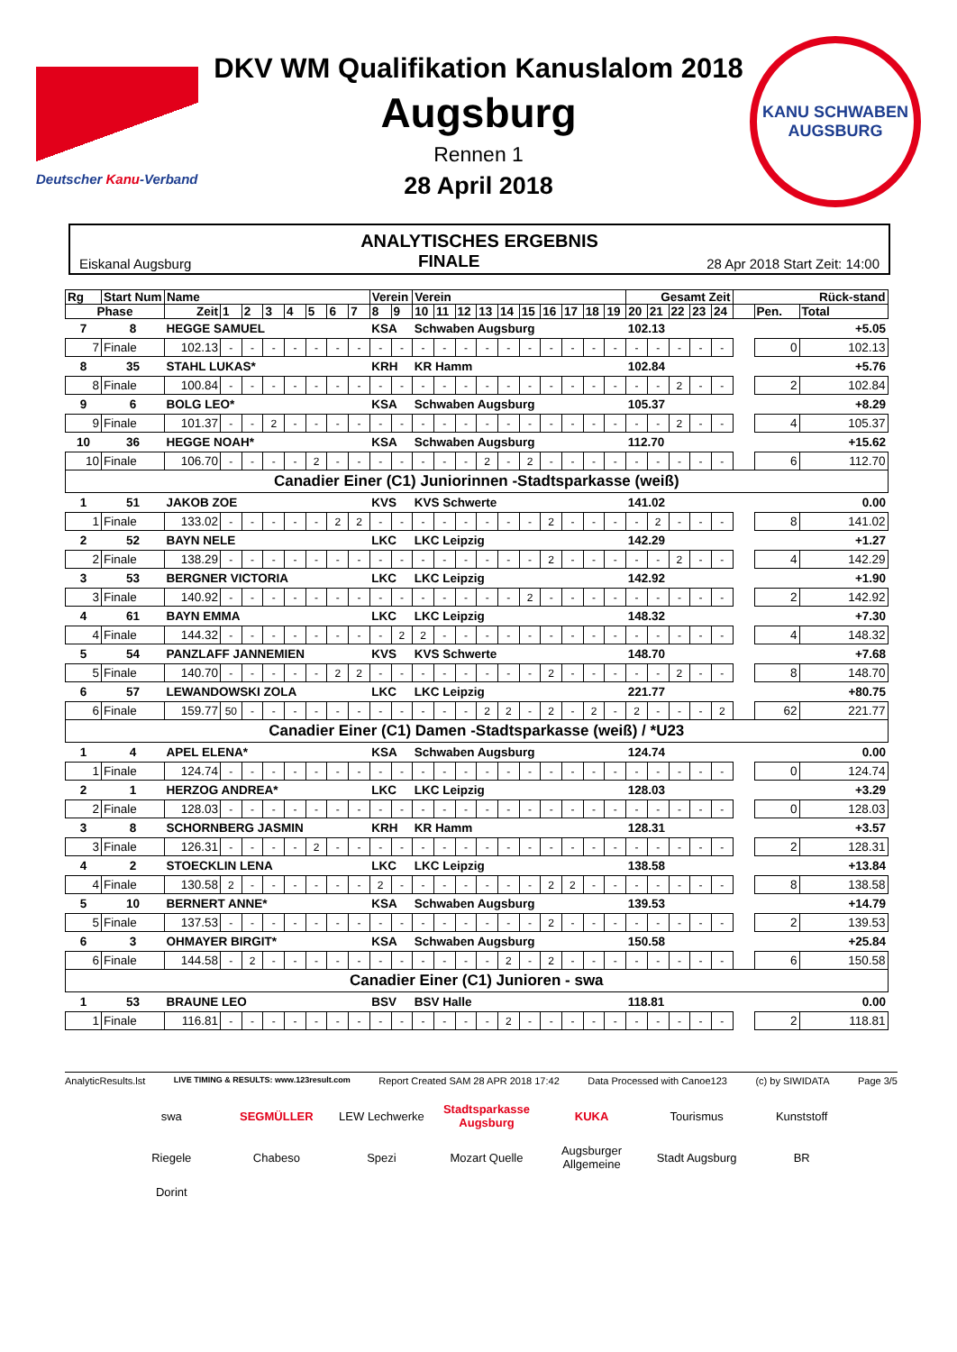Deutscher Kanu-Verband
DKV WM Qualifikation Kanuslalom 2018
Augsburg
Rennen 1
28 April 2018
KANU SCHWABEN
AUGSBURG
ANALYTISCHES ERGEBNIS
Eiskanal Augsburg FINALE 28 Apr 2018 Start Zeit: 14:00
| Rg | Start Num | Name | | | | | | | | Verein | | Verein | | | | | | | | | | Gesamt Zeit | | | | | Rück-stand | | |
| --- | --- | --- | --- | --- | --- | --- | --- | --- | --- | --- | --- | --- | --- | --- | --- | --- | --- | --- | --- | --- | --- | --- | --- | --- | --- | --- | --- | --- | --- |
| Phase | | Zeit | 1 | 2 | 3 | 4 | 5 | 6 | 7 | 8 | 9 | 10 | 11 | 12 | 13 | 14 | 15 | 16 | 17 | 18 | 19 | 20 | 21 | 22 | 23 | 24 | | Pen. | Total |
| 7 | 8 | HEGGE SAMUEL | | | | | | | | KSA | | Schwaben Augsburg | | | | | | | | | | 102.13 | | | | | +5.05 | | |
| 7 | Finale | 102.13 | - | - | - | - | - | - | - | - | - | - | - | - | - | - | - | - | - | - | - | - | - | - | - | - | | 0 | 102.13 |
| 8 | 35 | STAHL LUKAS* | | | | | | | | KRH | | KR Hamm | | | | | | | | | | 102.84 | | | | | +5.76 | | |
| 8 | Finale | 100.84 | - | - | - | - | - | - | - | - | - | - | - | - | - | - | - | - | - | - | - | - | - | 2 | - | - | | 2 | 102.84 |
| 9 | 6 | BOLG LEO* | | | | | | | | KSA | | Schwaben Augsburg | | | | | | | | | | 105.37 | | | | | +8.29 | | |
| 9 | Finale | 101.37 | - | - | 2 | - | - | - | - | - | - | - | - | - | - | - | - | - | - | - | - | - | - | 2 | - | - | | 4 | 105.37 |
| 10 | 36 | HEGGE NOAH* | | | | | | | | KSA | | Schwaben Augsburg | | | | | | | | | | 112.70 | | | | | +15.62 | | |
| 10 | Finale | 106.70 | - | - | - | - | 2 | - | - | - | - | - | - | - | 2 | - | 2 | - | - | - | - | - | - | - | - | - | | 6 | 112.70 |
| Canadier Einer (C1) Juniorinnen -Stadtsparkasse (weiß) | | | | | | | | | | | | | | | | | | | | | | | | | | | | | |
| 1 | 51 | JAKOB ZOE | | | | | | | | KVS | | KVS Schwerte | | | | | | | | | | 141.02 | | | | | 0.00 | | |
| 1 | Finale | 133.02 | - | - | - | - | - | 2 | 2 | - | - | - | - | - | - | - | - | 2 | - | - | - | - | 2 | - | - | - | | 8 | 141.02 |
| 2 | 52 | BAYN NELE | | | | | | | | LKC | | LKC Leipzig | | | | | | | | | | 142.29 | | | | | +1.27 | | |
| 2 | Finale | 138.29 | - | - | - | - | - | - | - | - | - | - | - | - | - | - | - | 2 | - | - | - | - | - | 2 | - | - | | 4 | 142.29 |
| 3 | 53 | BERGNER VICTORIA | | | | | | | | LKC | | LKC Leipzig | | | | | | | | | | 142.92 | | | | | +1.90 | | |
| 3 | Finale | 140.92 | - | - | - | - | - | - | - | - | - | - | - | - | - | - | 2 | - | - | - | - | - | - | - | - | - | | 2 | 142.92 |
| 4 | 61 | BAYN EMMA | | | | | | | | LKC | | LKC Leipzig | | | | | | | | | | 148.32 | | | | | +7.30 | | |
| 4 | Finale | 144.32 | - | - | - | - | - | - | - | - | 2 | 2 | - | - | - | - | - | - | - | - | - | - | - | - | - | - | | 4 | 148.32 |
| 5 | 54 | PANZLAFF JANNEMIEN | | | | | | | | KVS | | KVS Schwerte | | | | | | | | | | 148.70 | | | | | +7.68 | | |
| 5 | Finale | 140.70 | - | - | - | - | - | 2 | 2 | - | - | - | - | - | - | - | - | 2 | - | - | - | - | - | 2 | - | - | | 8 | 148.70 |
| 6 | 57 | LEWANDOWSKI ZOLA | | | | | | | | LKC | | LKC Leipzig | | | | | | | | | | 221.77 | | | | | +80.75 | | |
| 6 | Finale | 159.77 | 50 | - | - | - | - | - | - | - | - | - | - | - | 2 | 2 | - | 2 | - | 2 | - | 2 | - | - | - | 2 | | 62 | 221.77 |
| Canadier Einer (C1) Damen -Stadtsparkasse (weiß) / *U23 | | | | | | | | | | | | | | | | | | | | | | | | | | | | | |
| 1 | 4 | APEL ELENA* | | | | | | | | KSA | | Schwaben Augsburg | | | | | | | | | | 124.74 | | | | | 0.00 | | |
| 1 | Finale | 124.74 | - | - | - | - | - | - | - | - | - | - | - | - | - | - | - | - | - | - | - | - | - | - | - | - | | 0 | 124.74 |
| 2 | 1 | HERZOG ANDREA* | | | | | | | | LKC | | LKC Leipzig | | | | | | | | | | 128.03 | | | | | +3.29 | | |
| 2 | Finale | 128.03 | - | - | - | - | - | - | - | - | - | - | - | - | - | - | - | - | - | - | - | - | - | - | - | - | | 0 | 128.03 |
| 3 | 8 | SCHORNBERG JASMIN | | | | | | | | KRH | | KR Hamm | | | | | | | | | | 128.31 | | | | | +3.57 | | |
| 3 | Finale | 126.31 | - | - | - | - | 2 | - | - | - | - | - | - | - | - | - | - | - | - | - | - | - | - | - | - | - | | 2 | 128.31 |
| 4 | 2 | STOECKLIN LENA | | | | | | | | LKC | | LKC Leipzig | | | | | | | | | | 138.58 | | | | | +13.84 | | |
| 4 | Finale | 130.58 | 2 | - | - | - | - | - | - | 2 | - | - | - | - | - | - | - | 2 | 2 | - | - | - | - | - | - | - | | 8 | 138.58 |
| 5 | 10 | BERNERT ANNE* | | | | | | | | KSA | | Schwaben Augsburg | | | | | | | | | | 139.53 | | | | | +14.79 | | |
| 5 | Finale | 137.53 | - | - | - | - | - | - | - | - | - | - | - | - | - | - | - | 2 | - | - | - | - | - | - | - | - | | 2 | 139.53 |
| 6 | 3 | OHMAYER BIRGIT* | | | | | | | | KSA | | Schwaben Augsburg | | | | | | | | | | 150.58 | | | | | +25.84 | | |
| 6 | Finale | 144.58 | - | 2 | - | - | - | - | - | - | - | - | - | - | - | 2 | - | 2 | - | - | - | - | - | - | - | - | | 6 | 150.58 |
| Canadier Einer (C1) Junioren - swa | | | | | | | | | | | | | | | | | | | | | | | | | | | | | |
| 1 | 53 | BRAUNE LEO | | | | | | | | BSV | | BSV Halle | | | | | | | | | | 118.81 | | | | | 0.00 | | |
| 1 | Finale | 116.81 | - | - | - | - | - | - | - | - | - | - | - | - | - | 2 | - | - | - | - | - | - | - | - | - | - | | 2 | 118.81 |
AnalyticResults.lst LIVE TIMING & RESULTS: www.123result.com Report Created SAM 28 APR 2018 17:42 Data Processed with Canoe123 (c) by SIWIDATA Page 3/5
swa SEGMÜLLER LEW Lechwerke Stadtsparkasse Augsburg KUKA Tourismus Kunststoff Riegele Chabeso Spezi Mozart Quelle Augsburger Allgemeine Stadt Augsburg BR Dorint